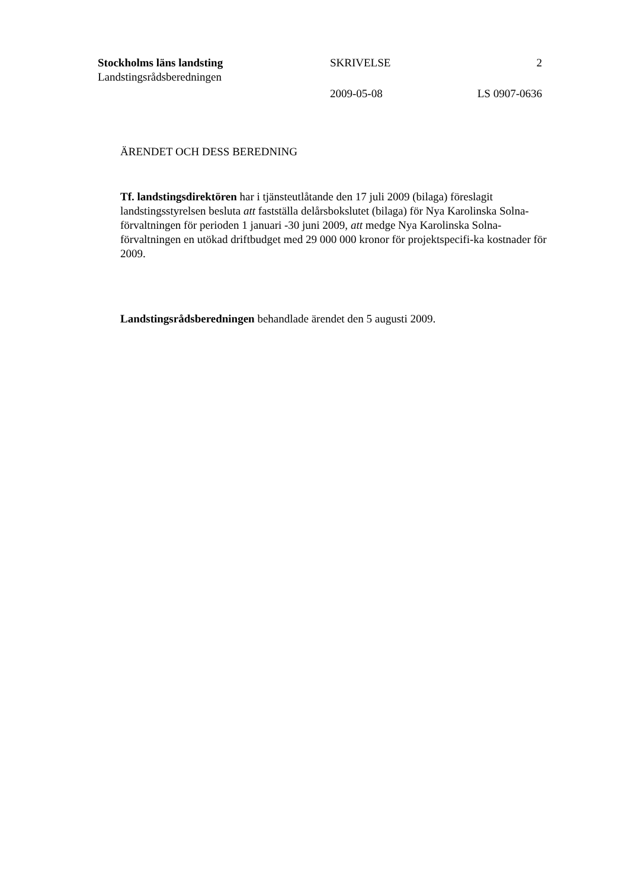Stockholms läns landsting SKRIVELSE 2
Landstingsrådsberedningen
2009-05-08 LS 0907-0636
ÄRENDET OCH DESS BEREDNING
Tf. landstingsdirektören har i tjänsteutlåtande den 17 juli 2009 (bilaga) föreslagit landstingsstyrelsen besluta att fastställa delårsbokslutet (bilaga) för Nya Karolinska Solna-förvaltningen för perioden 1 januari -30 juni 2009, att medge Nya Karolinska Solna-förvaltningen en utökad driftbudget med 29 000 000 kronor för projektspecifi-ka kostnader för 2009.
Landstingsrådsberedningen behandlade ärendet den 5 augusti 2009.